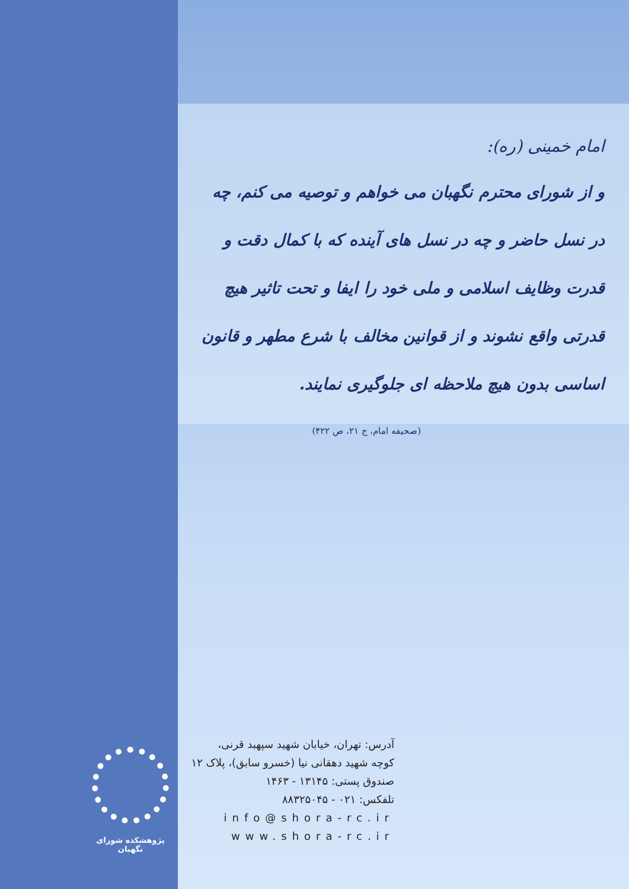امام خمینی (ره):
و از شورای محترم نگهبان می خواهم و توصیه می کنم، چه در نسل حاضر و چه در نسل های آینده که با کمال دقت و قدرت وظایف اسلامی و ملی خود را ایفا و تحت تاثیر هیچ قدرتی واقع نشوند و از قوانین مخالف با شرع مطهر و قانون اساسی بدون هیچ ملاحظه ای جلوگیری نمایند.
(صحیفه امام، ج ۲۱، ص ۴۲۲)
پژوهشکده شورای نگهبان
آدرس: تهران، خیابان شهید سپهبد قرنی،
کوچه شهید دهقانی نیا (خسرو سابق)، پلاک ۱۲
صندوق پستی: ۱۳۱۴۵ - ۱۴۶۳
تلفکس: ۰۲۱ - ۸۸۳۲۵۰۴۵
info@shora-rc.ir
www.shora-rc.ir